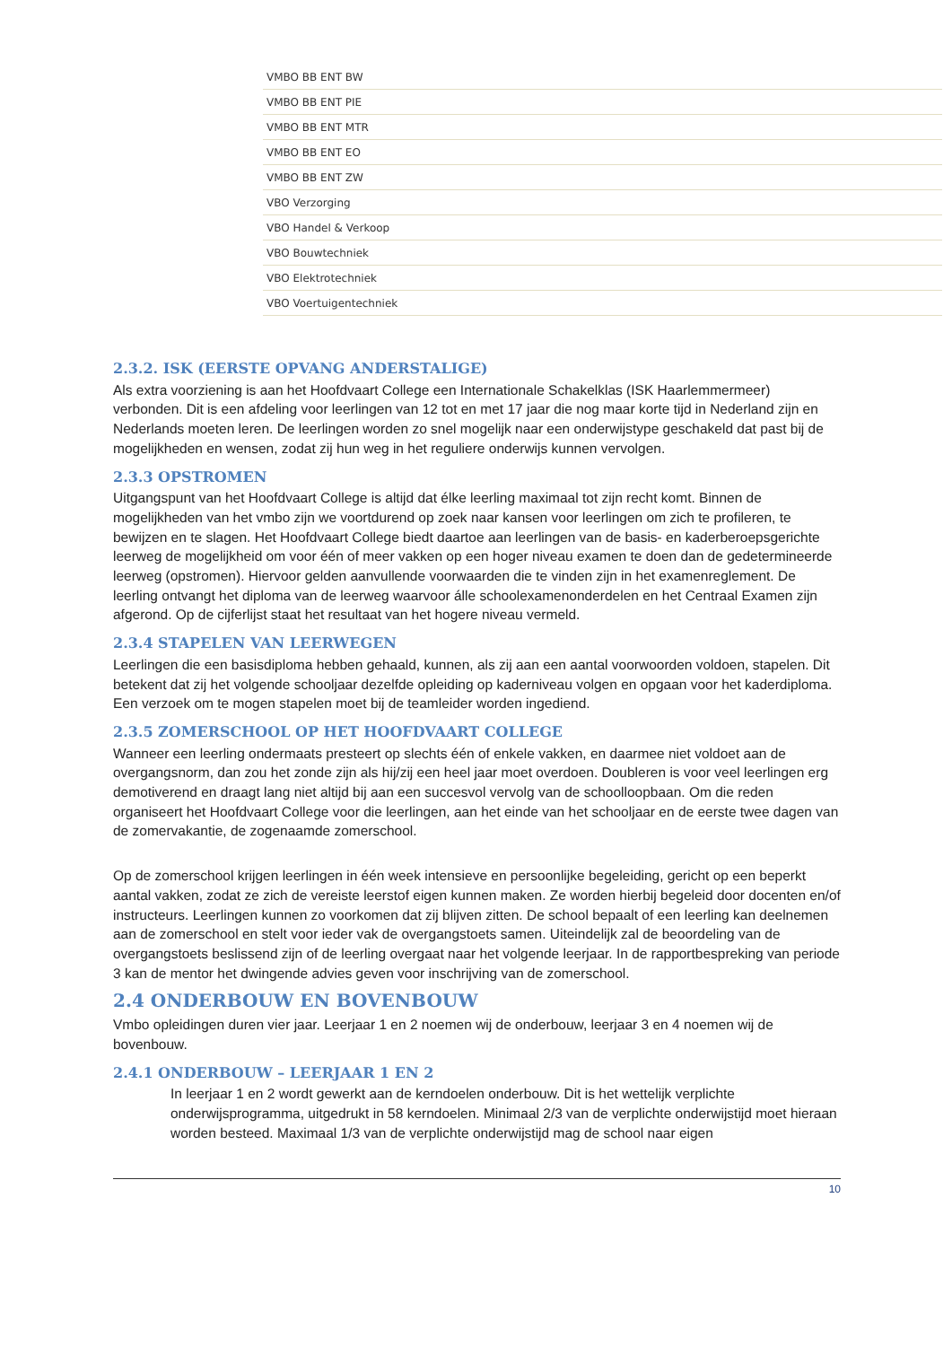| VMBO BB ENT BW |
| VMBO BB ENT PIE |
| VMBO BB ENT MTR |
| VMBO BB ENT EO |
| VMBO BB ENT ZW |
| VBO Verzorging |
| VBO Handel & Verkoop |
| VBO Bouwtechniek |
| VBO Elektrotechniek |
| VBO Voertuigentechniek |
2.3.2. ISK (EERSTE OPVANG ANDERSTALIGE)
Als extra voorziening is aan het Hoofdvaart College een Internationale Schakelklas (ISK Haarlemmermeer) verbonden. Dit is een afdeling voor leerlingen van 12 tot en met 17 jaar die nog maar korte tijd in Nederland zijn en Nederlands moeten leren. De leerlingen worden zo snel mogelijk naar een onderwijstype geschakeld dat past bij de mogelijkheden en wensen, zodat zij hun weg in het reguliere onderwijs kunnen vervolgen.
2.3.3 OPSTROMEN
Uitgangspunt van het Hoofdvaart College is altijd dat élke leerling maximaal tot zijn recht komt. Binnen de mogelijkheden van het vmbo zijn we voortdurend op zoek naar kansen voor leerlingen om zich te profileren, te bewijzen en te slagen. Het Hoofdvaart College biedt daartoe aan leerlingen van de basis- en kaderberoepsgerichte leerweg de mogelijkheid om voor één of meer vakken op een hoger niveau examen te doen dan de gedetermineerde leerweg (opstromen). Hiervoor gelden aanvullende voorwaarden die te vinden zijn in het examenreglement. De leerling ontvangt het diploma van de leerweg waarvoor álle schoolexamenonderdelen en het Centraal Examen zijn afgerond. Op de cijferlijst staat het resultaat van het hogere niveau vermeld.
2.3.4 STAPELEN VAN LEERWEGEN
Leerlingen die een basisdiploma hebben gehaald, kunnen, als zij aan een aantal voorwoorden voldoen, stapelen. Dit betekent dat zij het volgende schooljaar dezelfde opleiding op kaderniveau volgen en opgaan voor het kaderdiploma. Een verzoek om te mogen stapelen moet bij de teamleider worden ingediend.
2.3.5 ZOMERSCHOOL OP HET HOOFDVAART COLLEGE
Wanneer een leerling ondermaats presteert op slechts één of enkele vakken, en daarmee niet voldoet aan de overgangsnorm, dan zou het zonde zijn als hij/zij een heel jaar moet overdoen. Doubleren is voor veel leerlingen erg demotiverend en draagt lang niet altijd bij aan een succesvol vervolg van de schoolloopbaan. Om die reden organiseert het Hoofdvaart College voor die leerlingen, aan het einde van het schooljaar en de eerste twee dagen van de zomervakantie, de zogenaamde zomerschool.
Op de zomerschool krijgen leerlingen in één week intensieve en persoonlijke begeleiding, gericht op een beperkt aantal vakken, zodat ze zich de vereiste leerstof eigen kunnen maken. Ze worden hierbij begeleid door docenten en/of instructeurs. Leerlingen kunnen zo voorkomen dat zij blijven zitten. De school bepaalt of een leerling kan deelnemen aan de zomerschool en stelt voor ieder vak de overgangstoets samen. Uiteindelijk zal de beoordeling van de overgangstoets beslissend zijn of de leerling overgaat naar het volgende leerjaar. In de rapportbespreking van periode 3 kan de mentor het dwingende advies geven voor inschrijving van de zomerschool.
2.4 ONDERBOUW EN BOVENBOUW
Vmbo opleidingen duren vier jaar. Leerjaar 1 en 2 noemen wij de onderbouw, leerjaar 3 en 4 noemen wij de bovenbouw.
2.4.1 ONDERBOUW – LEERJAAR 1 EN 2
In leerjaar 1 en 2 wordt gewerkt aan de kerndoelen onderbouw. Dit is het wettelijk verplichte onderwijsprogramma, uitgedrukt in 58 kerndoelen. Minimaal 2/3 van de verplichte onderwijstijd moet hieraan worden besteed. Maximaal 1/3 van de verplichte onderwijstijd mag de school naar eigen
10